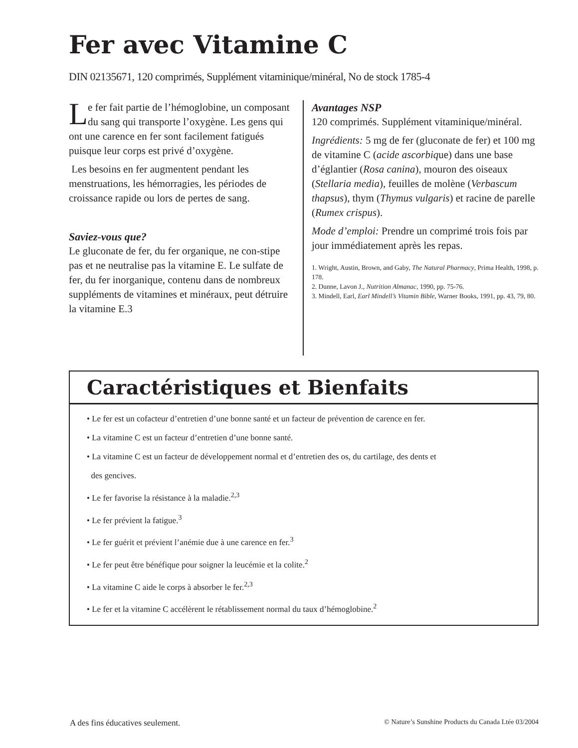Fer avec Vitamine C
DIN 02135671, 120 comprimés, Supplément vitaminique/minéral, No de stock 1785-4
Le fer fait partie de l’hémoglobine, un composant du sang qui transporte l’oxygène. Les gens qui ont une carence en fer sont facilement fatigués puisque leur corps est privé d’oxygène.
Les besoins en fer augmentent pendant les menstruations, les hémorragies, les périodes de croissance rapide ou lors de pertes de sang.
Saviez-vous que?
Le gluconate de fer, du fer organique, ne con-stipe pas et ne neutralise pas la vitamine E. Le sulfate de fer, du fer inorganique, contenu dans de nombreux suppléments de vitamines et minéraux, peut détruire la vitamine E.3
Avantages NSP
120 comprimés. Supplément vitaminique/minéral.
Ingrédients: 5 mg de fer (gluconate de fer) et 100 mg de vitamine C (acide ascorbique) dans une base d’églantier (Rosa canina), mouron des oiseaux (Stellaria media), feuilles de molène (Verbascum thapsus), thym (Thymus vulgaris) et racine de parelle (Rumex crispus).
Mode d’emploi: Prendre un comprimé trois fois par jour immédiatement après les repas.
1. Wright, Austin, Brown, and Gaby, The Natural Pharmacy, Prima Health, 1998, p. 178.
2. Dunne, Lavon J., Nutrition Almanac, 1990, pp. 75-76.
3. Mindell, Earl, Earl Mindell’s Vitamin Bible, Warner Books, 1991, pp. 43, 79, 80.
Caractéristiques et Bienfaits
• Le fer est un cofacteur d’entretien d’une bonne santé et un facteur de prévention de carence en fer.
• La vitamine C est un facteur d’entretien d’une bonne santé.
• La vitamine C est un facteur de développement normal et d’entretien des os, du cartilage, des dents et
des gencives.
• Le fer favorise la résistance à la maladie.<sup>2,3</sup>
• Le fer prévient la fatigue.<sup>3</sup>
• Le fer guérit et prévient l’anémie due à une carence en fer.<sup>3</sup>
• Le fer peut être bénéfique pour soigner la leucémie et la colite.<sup>2</sup>
• La vitamine C aide le corps à absorber le fer.<sup>2,3</sup>
• Le fer et la vitamine C accélèrent le rétablissement normal du taux d’hémoglobine.<sup>2</sup>
A des fins éducatives seulement. © Nature’s Sunshine Products du Canada Ltée 03/2004